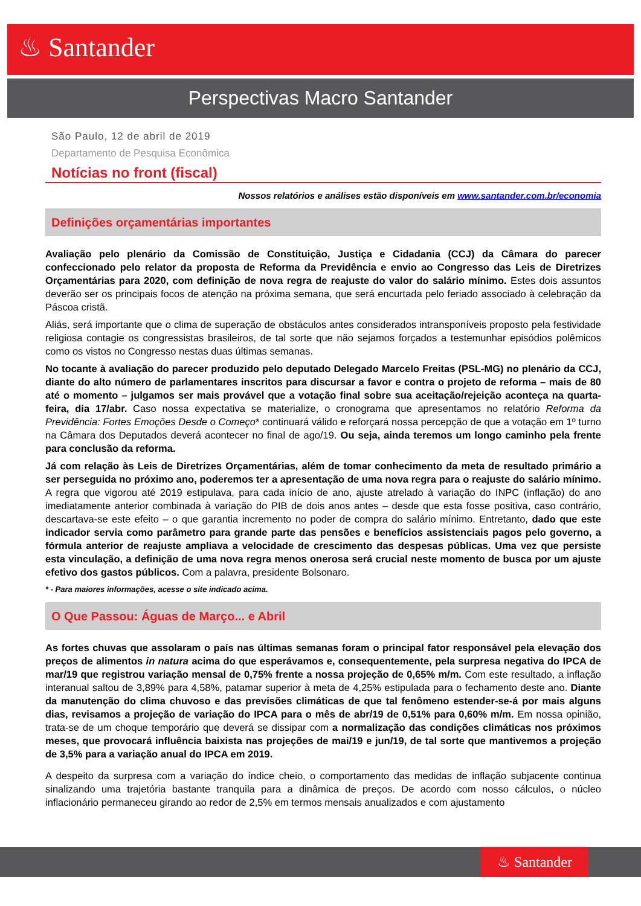♨ Santander
Perspectivas Macro Santander
São Paulo, 12 de abril de 2019
Departamento de Pesquisa Econômica
Notícias no front (fiscal)
Nossos relatórios e análises estão disponíveis em www.santander.com.br/economia
Definições orçamentárias importantes
Avaliação pelo plenário da Comissão de Constituição, Justiça e Cidadania (CCJ) da Câmara do parecer confeccionado pelo relator da proposta de Reforma da Previdência e envio ao Congresso das Leis de Diretrizes Orçamentárias para 2020, com definição de nova regra de reajuste do valor do salário mínimo. Estes dois assuntos deverão ser os principais focos de atenção na próxima semana, que será encurtada pelo feriado associado à celebração da Páscoa cristã.
Aliás, será importante que o clima de superação de obstáculos antes considerados intransponíveis proposto pela festividade religiosa contagie os congressistas brasileiros, de tal sorte que não sejamos forçados a testemunhar episódios polêmicos como os vistos no Congresso nestas duas últimas semanas.
No tocante à avaliação do parecer produzido pelo deputado Delegado Marcelo Freitas (PSL-MG) no plenário da CCJ, diante do alto número de parlamentares inscritos para discursar a favor e contra o projeto de reforma – mais de 80 até o momento – julgamos ser mais provável que a votação final sobre sua aceitação/rejeição aconteça na quarta-feira, dia 17/abr. Caso nossa expectativa se materialize, o cronograma que apresentamos no relatório Reforma da Previdência: Fortes Emoções Desde o Começo* continuará válido e reforçará nossa percepção de que a votação em 1º turno na Câmara dos Deputados deverá acontecer no final de ago/19. Ou seja, ainda teremos um longo caminho pela frente para conclusão da reforma.
Já com relação às Leis de Diretrizes Orçamentárias, além de tomar conhecimento da meta de resultado primário a ser perseguida no próximo ano, poderemos ter a apresentação de uma nova regra para o reajuste do salário mínimo. A regra que vigorou até 2019 estipulava, para cada início de ano, ajuste atrelado à variação do INPC (inflação) do ano imediatamente anterior combinada à variação do PIB de dois anos antes – desde que esta fosse positiva, caso contrário, descartava-se este efeito – o que garantia incremento no poder de compra do salário mínimo. Entretanto, dado que este indicador servia como parâmetro para grande parte das pensões e benefícios assistenciais pagos pelo governo, a fórmula anterior de reajuste ampliava a velocidade de crescimento das despesas públicas. Uma vez que persiste esta vinculação, a definição de uma nova regra menos onerosa será crucial neste momento de busca por um ajuste efetivo dos gastos públicos. Com a palavra, presidente Bolsonaro.
* - Para maiores informações, acesse o site indicado acima.
O Que Passou: Águas de Março... e Abril
As fortes chuvas que assolaram o país nas últimas semanas foram o principal fator responsável pela elevação dos preços de alimentos in natura acima do que esperávamos e, consequentemente, pela surpresa negativa do IPCA de mar/19 que registrou variação mensal de 0,75% frente a nossa projeção de 0,65% m/m. Com este resultado, a inflação interanual saltou de 3,89% para 4,58%, patamar superior à meta de 4,25% estipulada para o fechamento deste ano. Diante da manutenção do clima chuvoso e das previsões climáticas de que tal fenômeno estender-se-á por mais alguns dias, revisamos a projeção de variação do IPCA para o mês de abr/19 de 0,51% para 0,60% m/m. Em nossa opinião, trata-se de um choque temporário que deverá se dissipar com a normalização das condições climáticas nos próximos meses, que provocará influência baixista nas projeções de mai/19 e jun/19, de tal sorte que mantivemos a projeção de 3,5% para a variação anual do IPCA em 2019.
A despeito da surpresa com a variação do índice cheio, o comportamento das medidas de inflação subjacente continua sinalizando uma trajetória bastante tranquila para a dinâmica de preços. De acordo com nosso cálculos, o núcleo inflacionário permaneceu girando ao redor de 2,5% em termos mensais anualizados e com ajustamento
♨ Santander